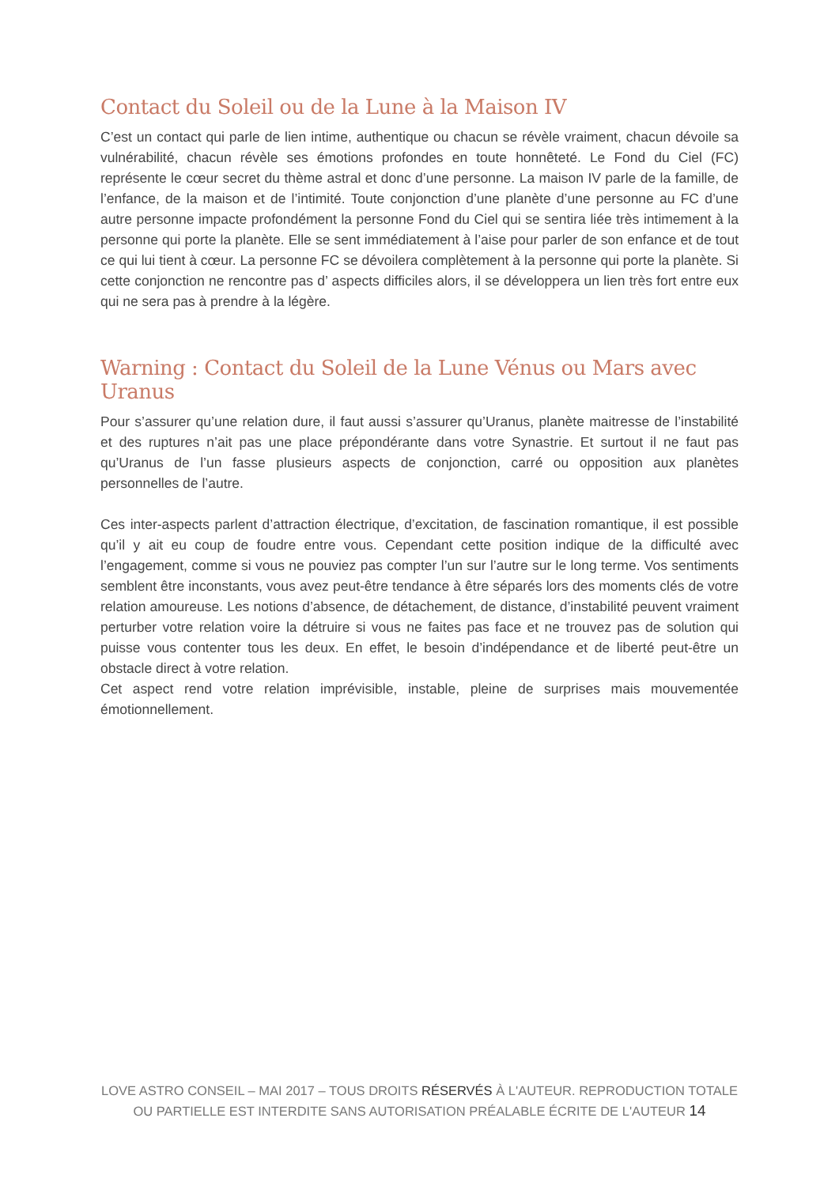Contact du Soleil ou de la Lune à la Maison IV
C’est un contact qui parle de lien intime, authentique ou chacun se révèle vraiment, chacun dévoile sa vulnérabilité, chacun révèle ses émotions profondes en toute honnêteté. Le Fond du Ciel (FC) représente le cœur secret du thème astral et donc d’une personne. La maison IV parle de la famille, de l’enfance, de la maison et de l’intimité. Toute conjonction d’une planète d’une personne au FC d’une autre personne impacte profondément la personne Fond du Ciel qui se sentira liée très intimement à la personne qui porte la planète. Elle se sent immédiatement à l’aise pour parler de son enfance et de tout ce qui lui tient à cœur. La personne FC se dévoilera complètement à la personne qui porte la planète. Si cette conjonction ne rencontre pas d’ aspects difficiles alors, il se développera un lien très fort entre eux qui ne sera pas à prendre à la légère.
Warning : Contact du Soleil de la Lune Vénus ou Mars avec Uranus
Pour s’assurer qu’une relation dure, il faut aussi s’assurer qu’Uranus, planète maitresse de l’instabilité et des ruptures n’ait pas une place prépondérante dans votre Synastrie. Et surtout il ne faut pas qu’Uranus de l’un fasse plusieurs aspects de conjonction, carré ou opposition aux planètes personnelles de l’autre.
Ces inter-aspects parlent d’attraction électrique, d’excitation, de fascination romantique, il est possible qu’il y ait eu coup de foudre entre vous. Cependant cette position indique de la difficulté avec l’engagement, comme si vous ne pouviez pas compter l’un sur l’autre sur le long terme. Vos sentiments semblent être inconstants, vous avez peut-être tendance à être séparés lors des moments clés de votre relation amoureuse. Les notions d’absence, de détachement, de distance, d’instabilité peuvent vraiment perturber votre relation voire la détruire si vous ne faites pas face et ne trouvez pas de solution qui puisse vous contenter tous les deux. En effet, le besoin d’indépendance et de liberté peut-être un obstacle direct à votre relation.
Cet aspect rend votre relation imprévisible, instable, pleine de surprises mais mouvementée émotionnellement.
LOVE ASTRO CONSEIL – MAI 2017 – TOUS DROITS RÉSERVÉS À L'AUTEUR. REPRODUCTION TOTALE OU PARTIELLE EST INTERDITE SANS AUTORISATION PRÉALABLE ÉCRITE DE L'AUTEUR 14